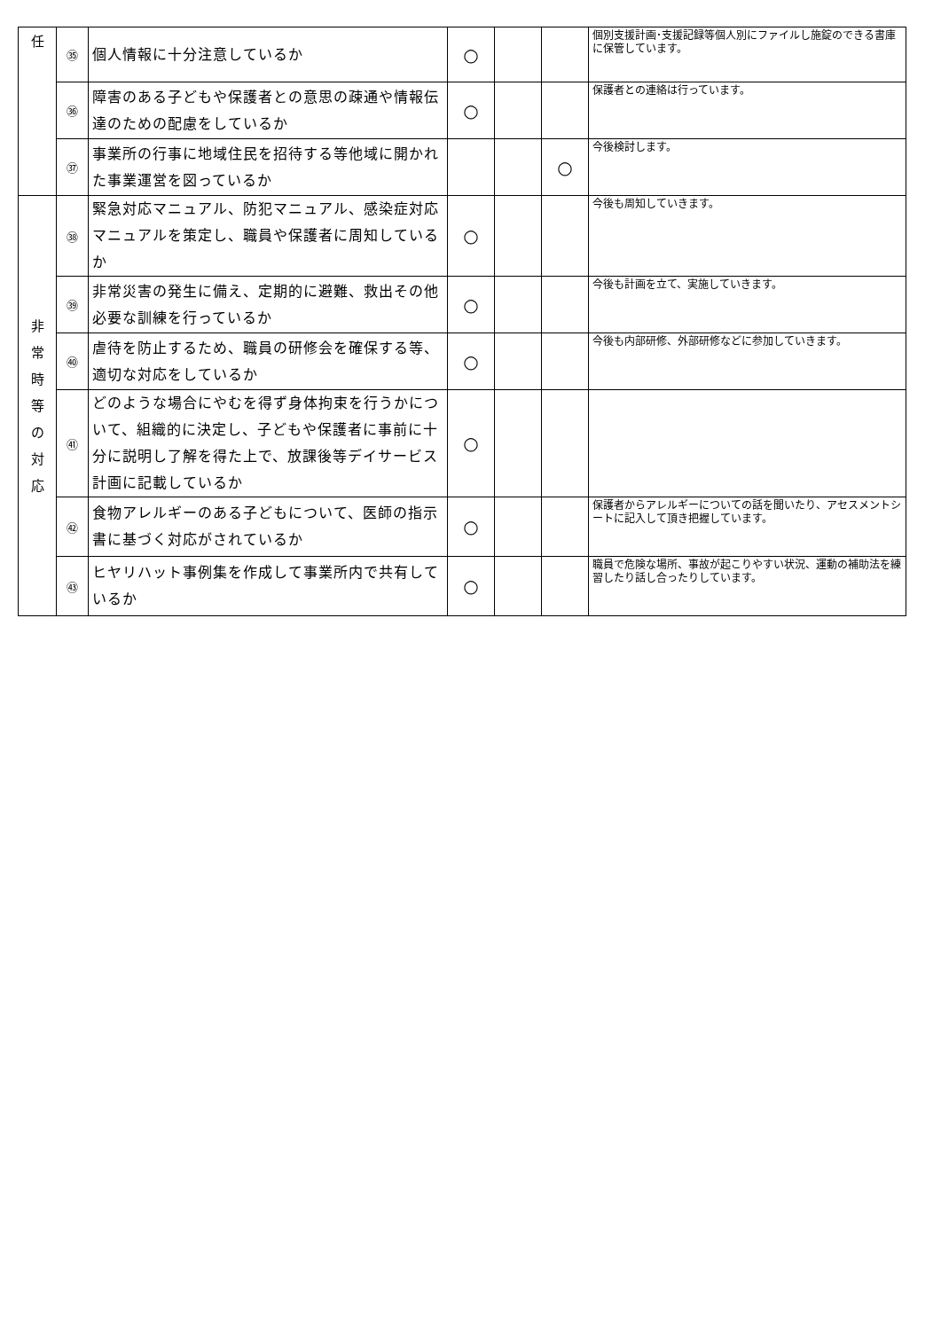| 任 | ㉟ | 個人情報に十分注意しているか | ○ | | | 個別支援計画･支援記録等個人別にファイルし施錠のできる書庫に保管しています。 |
| | ㊱ | 障害のある子どもや保護者との意思の疎通や情報伝達のための配慮をしているか | ○ | | | 保護者との連絡は行っています。 |
| | ㊲ | 事業所の行事に地域住民を招待する等他域に開かれた事業運営を図っているか | | | ○ | 今後検討します。 |
| 非 常 時 等 の 対 応 | ㊳ | 緊急対応マニュアル、防犯マニュアル、感染症対応マニュアルを策定し、職員や保護者に周知しているか | ○ | | | 今後も周知していきます。 |
| | ㊴ | 非常災害の発生に備え、定期的に避難、救出その他必要な訓練を行っているか | ○ | | | 今後も計画を立て、実施していきます。 |
| | ㊵ | 虐待を防止するため、職員の研修会を確保する等、適切な対応をしているか | ○ | | | 今後も内部研修、外部研修などに参加していきます。 |
| | ㊶ | どのような場合にやむを得ず身体拘束を行うかについて、組織的に決定し、子どもや保護者に事前に十分に説明し了解を得た上で、放課後等デイサービス計画に記載しているか | ○ | | | |
| | ㊷ | 食物アレルギーのある子どもについて、医師の指示書に基づく対応がされているか | ○ | | | 保護者からアレルギーについての話を聞いたり、アセスメントシートに記入して頂き把握しています。 |
| | ㊸ | ヒヤリハット事例集を作成して事業所内で共有しているか | ○ | | | 職員で危険な場所、事故が起こりやすい状況、運動の補助法を練習したり話し合ったりしています。 |